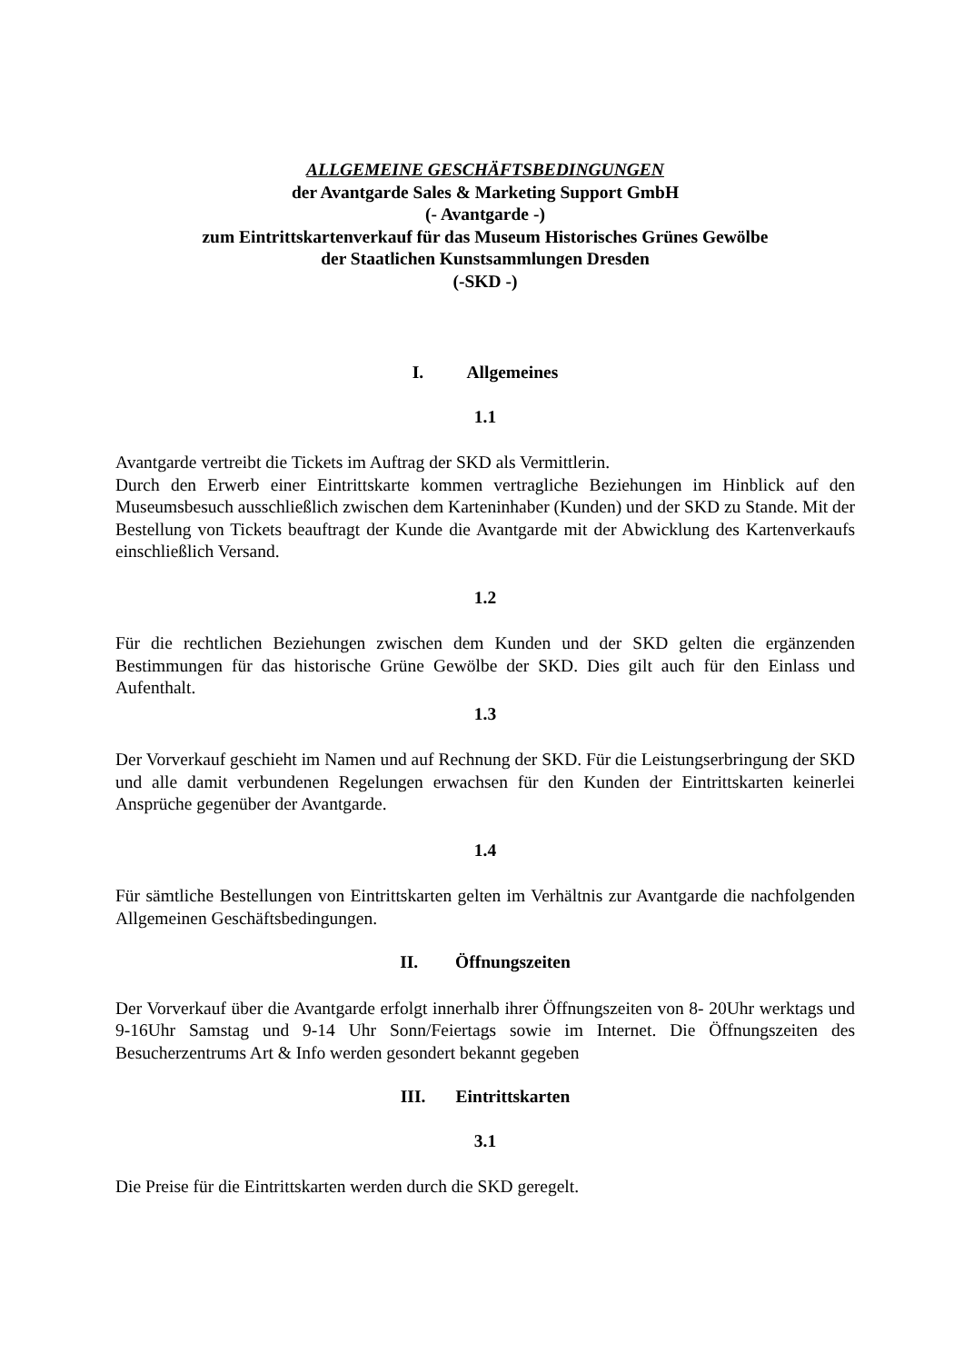ALLGEMEINE GESCHÄFTSBEDINGUNGEN
der Avantgarde Sales & Marketing Support GmbH
(- Avantgarde -)
zum Eintrittskartenverkauf für das Museum Historisches Grünes Gewölbe
der Staatlichen Kunstsammlungen Dresden
(-SKD -)
I. Allgemeines
1.1
Avantgarde vertreibt die Tickets im Auftrag der SKD als Vermittlerin.
Durch den Erwerb einer Eintrittskarte kommen vertragliche Beziehungen im Hinblick auf den Museumsbesuch ausschließlich zwischen dem Karteninhaber (Kunden) und der SKD zu Stande. Mit der Bestellung von Tickets beauftragt der Kunde die Avantgarde mit der Abwicklung des Kartenverkaufs einschließlich Versand.
1.2
Für die rechtlichen Beziehungen zwischen dem Kunden und der SKD gelten die ergänzenden Bestimmungen für das historische Grüne Gewölbe der SKD. Dies gilt auch für den Einlass und Aufenthalt.
1.3
Der Vorverkauf geschieht im Namen und auf Rechnung der SKD. Für die Leistungserbringung der SKD und alle damit verbundenen Regelungen erwachsen für den Kunden der Eintrittskarten keinerlei Ansprüche gegenüber der Avantgarde.
1.4
Für sämtliche Bestellungen von Eintrittskarten gelten im Verhältnis zur Avantgarde die nachfolgenden Allgemeinen Geschäftsbedingungen.
II. Öffnungszeiten
Der Vorverkauf über die Avantgarde erfolgt innerhalb ihrer Öffnungszeiten von 8- 20Uhr werktags und 9-16Uhr Samstag und 9-14 Uhr Sonn/Feiertags sowie im Internet. Die Öffnungszeiten des Besucherzentrums Art & Info werden gesondert bekannt gegeben
III. Eintrittskarten
3.1
Die Preise für die Eintrittskarten werden durch die SKD geregelt.